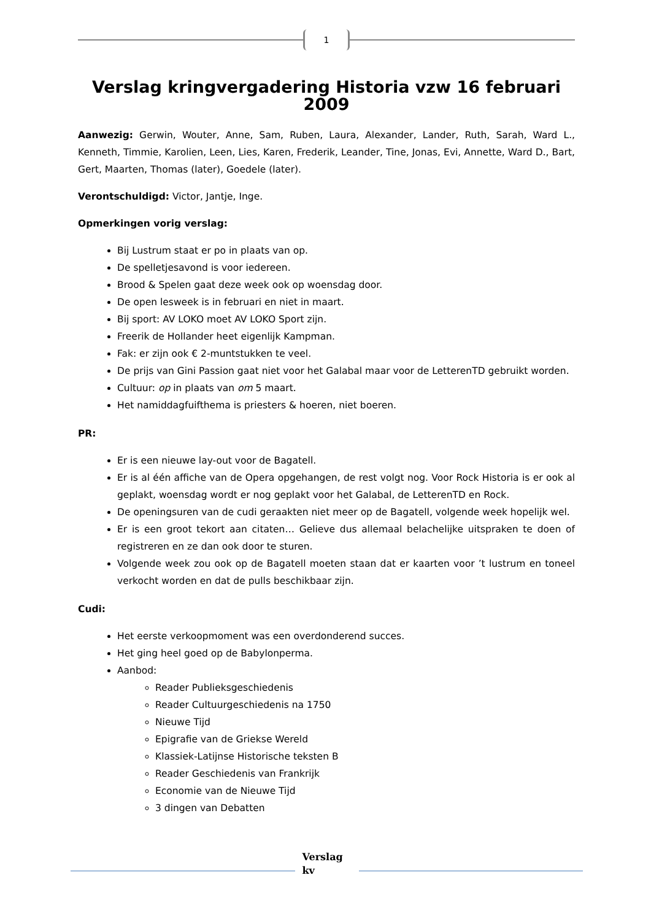1
Verslag kringvergadering Historia vzw 16 februari 2009
Aanwezig: Gerwin, Wouter, Anne, Sam, Ruben, Laura, Alexander, Lander, Ruth, Sarah, Ward L., Kenneth, Timmie, Karolien, Leen, Lies, Karen, Frederik, Leander, Tine, Jonas, Evi, Annette, Ward D., Bart, Gert, Maarten, Thomas (later), Goedele (later).
Verontschuldigd: Victor, Jantje, Inge.
Opmerkingen vorig verslag:
Bij Lustrum staat er po in plaats van op.
De spelletjesavond is voor iedereen.
Brood & Spelen gaat deze week ook op woensdag door.
De open lesweek is in februari en niet in maart.
Bij sport: AV LOKO moet AV LOKO Sport zijn.
Freerik de Hollander heet eigenlijk Kampman.
Fak: er zijn ook € 2-muntstukken te veel.
De prijs van Gini Passion gaat niet voor het Galabal maar voor de LetterenTD gebruikt worden.
Cultuur: op in plaats van om 5 maart.
Het namiddagfuifthema is priesters & hoeren, niet boeren.
PR:
Er is een nieuwe lay-out voor de Bagatell.
Er is al één affiche van de Opera opgehangen, de rest volgt nog. Voor Rock Historia is er ook al geplakt, woensdag wordt er nog geplakt voor het Galabal, de LetterenTD en Rock.
De openingsuren van de cudi geraakten niet meer op de Bagatell, volgende week hopelijk wel.
Er is een groot tekort aan citaten… Gelieve dus allemaal belachelijke uitspraken te doen of registreren en ze dan ook door te sturen.
Volgende week zou ook op de Bagatell moeten staan dat er kaarten voor ’t lustrum en toneel verkocht worden en dat de pulls beschikbaar zijn.
Cudi:
Het eerste verkoopmoment was een overdonderend succes.
Het ging heel goed op de Babylonperma.
Aanbod:
Reader Publieksgeschiedenis
Reader Cultuurgeschiedenis na 1750
Nieuwe Tijd
Epigrafie van de Griekse Wereld
Klassiek-Latijnse Historische teksten B
Reader Geschiedenis van Frankrijk
Economie van de Nieuwe Tijd
3 dingen van Debatten
Verslag kv